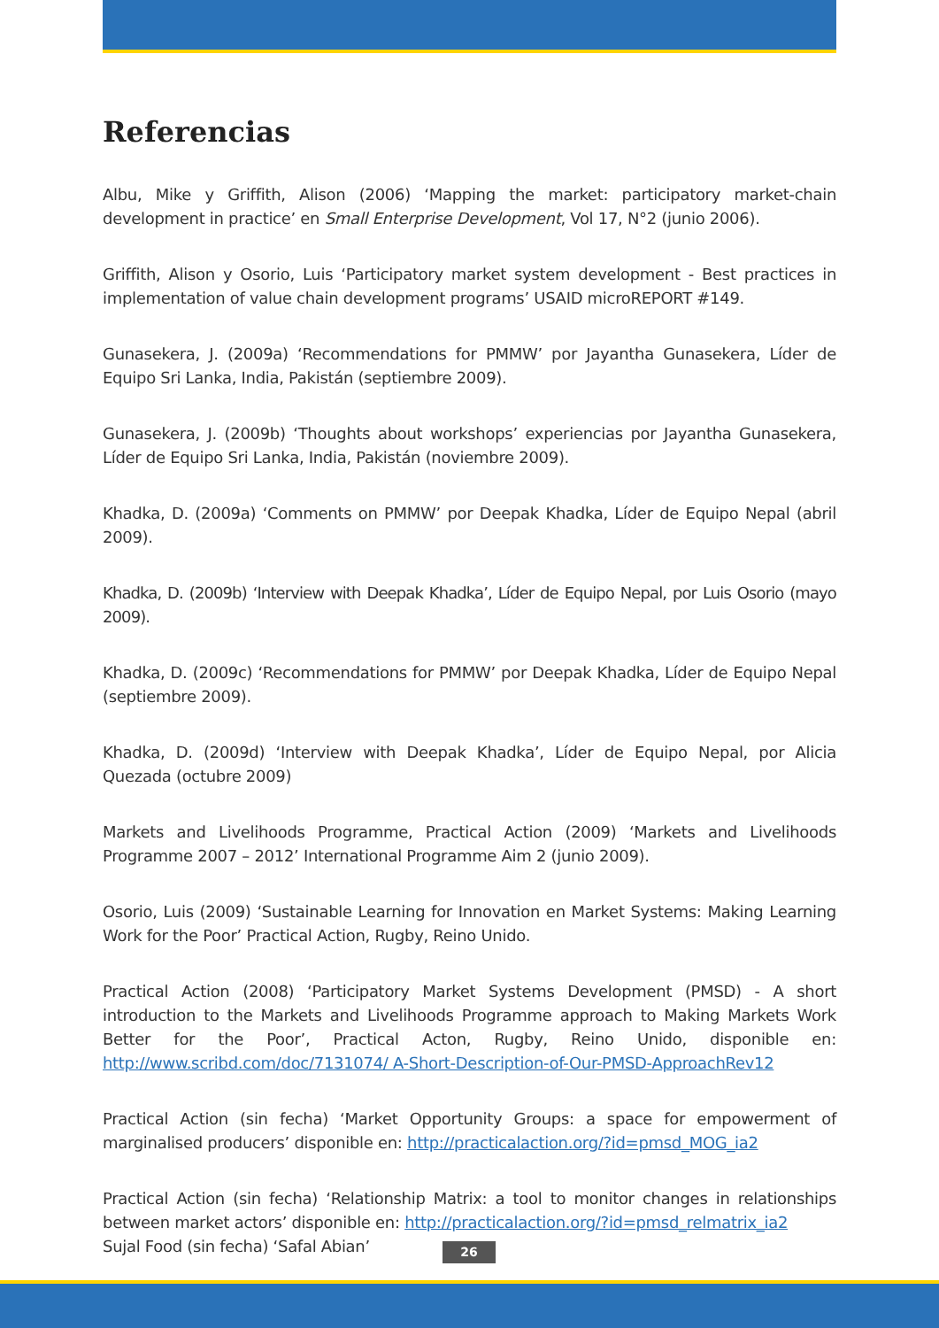Referencias
Albu, Mike y Griffith, Alison (2006) ‘Mapping the market: participatory market-chain development in practice’ en Small Enterprise Development, Vol 17, N°2 (junio 2006).
Griffith, Alison y Osorio, Luis ‘Participatory market system development - Best practices in implementation of value chain development programs’ USAID microREPORT #149.
Gunasekera, J. (2009a) ‘Recommendations for PMMW’ por Jayantha Gunasekera, Líder de Equipo Sri Lanka, India, Pakistán (septiembre 2009).
Gunasekera, J. (2009b) ‘Thoughts about workshops’ experiencias por Jayantha Gunasekera, Líder de Equipo Sri Lanka, India, Pakistán (noviembre 2009).
Khadka, D. (2009a) ‘Comments on PMMW’ por Deepak Khadka, Líder de Equipo Nepal (abril 2009).
Khadka, D. (2009b) ‘Interview with Deepak Khadka’, Líder de Equipo Nepal, por Luis Osorio (mayo 2009).
Khadka, D. (2009c) ‘Recommendations for PMMW’ por Deepak Khadka, Líder de Equipo Nepal (septiembre 2009).
Khadka, D. (2009d) ‘Interview with Deepak Khadka’, Líder de Equipo Nepal, por Alicia Quezada (octubre 2009)
Markets and Livelihoods Programme, Practical Action (2009) ‘Markets and Livelihoods Programme 2007 – 2012’ International Programme Aim 2 (junio 2009).
Osorio, Luis (2009) ‘Sustainable Learning for Innovation en Market Systems: Making Learning Work for the Poor’ Practical Action, Rugby, Reino Unido.
Practical Action (2008) ‘Participatory Market Systems Development (PMSD) - A short introduction to the Markets and Livelihoods Programme approach to Making Markets Work Better for the Poor’, Practical Acton, Rugby, Reino Unido, disponible en: http://www.scribd.com/doc/7131074/ A-Short-Description-of-Our-PMSD-ApproachRev12
Practical Action (sin fecha) ‘Market Opportunity Groups: a space for empowerment of marginalised producers’ disponible en: http://practicalaction.org/?id=pmsd_MOG_ia2
Practical Action (sin fecha) ‘Relationship Matrix: a tool to monitor changes in relationships between market actors’ disponible en: http://practicalaction.org/?id=pmsd_relmatrix_ia2
Sujal Food (sin fecha) ‘Safal Abian’
26